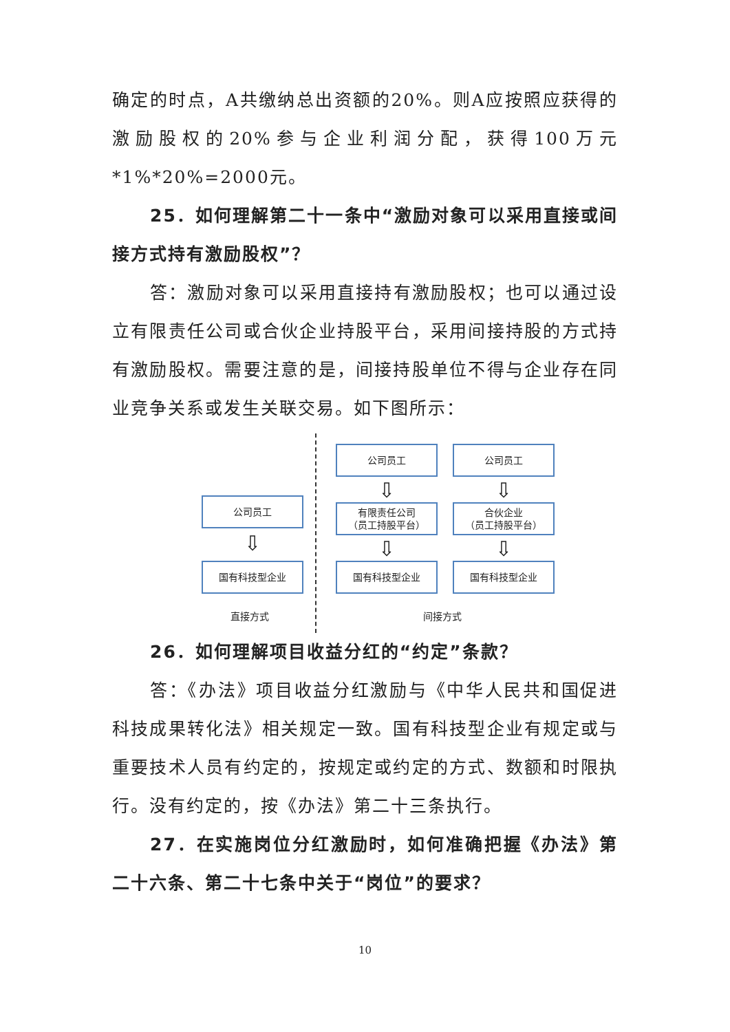确定的时点，A共缴纳总出资额的20%。则A应按照应获得的激励股权的20%参与企业利润分配，获得100万元*1%*20%=2000元。
25．如何理解第二十一条中“激励对象可以采用直接或间接方式持有激励股权”？
答：激励对象可以采用直接持有激励股权；也可以通过设立有限责任公司或合伙企业持股平台，采用间接持股的方式持有激励股权。需要注意的是，间接持股单位不得与企业存在同业竞争关系或发生关联交易。如下图所示：
公司员工
⇩
国有科技型企业
直接方式
公司员工
⇩
有限责任公司
（员工持股平台）
⇩
国有科技型企业
公司员工
⇩
合伙企业
（员工持股平台）
⇩
国有科技型企业
间接方式
26．如何理解项目收益分红的“约定”条款？
答：《办法》项目收益分红激励与《中华人民共和国促进科技成果转化法》相关规定一致。国有科技型企业有规定或与重要技术人员有约定的，按规定或约定的方式、数额和时限执行。没有约定的，按《办法》第二十三条执行。
27．在实施岗位分红激励时，如何准确把握《办法》第二十六条、第二十七条中关于“岗位”的要求？
10